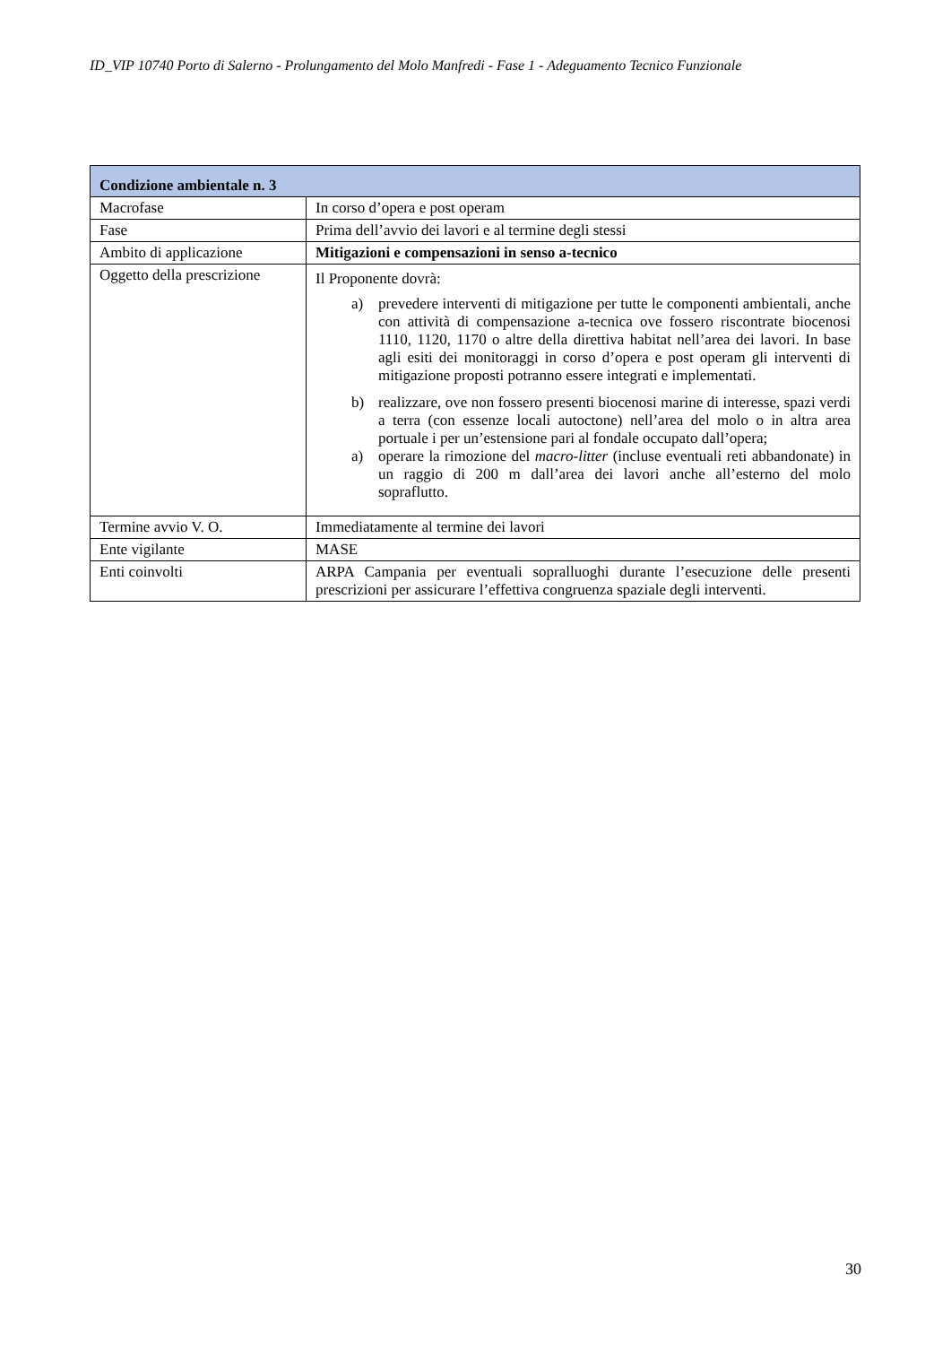ID_VIP 10740 Porto di Salerno - Prolungamento del Molo Manfredi - Fase 1 - Adeguamento Tecnico Funzionale
| Condizione ambientale n. 3 | |
| --- | --- |
| Macrofase | In corso d’opera e post operam |
| Fase | Prima dell’avvio dei lavori e al termine degli stessi |
| Ambito di applicazione | Mitigazioni e compensazioni in senso a-tecnico |
| Oggetto della prescrizione | Il Proponente dovrà: a) prevedere interventi di mitigazione per tutte le componenti ambientali, anche con attività di compensazione a-tecnica ove fossero riscontrate biocenosi 1110, 1120, 1170 o altre della direttiva habitat nell’area dei lavori. In base agli esiti dei monitoraggi in corso d’opera e post operam gli interventi di mitigazione proposti potranno essere integrati e implementati. b) realizzare, ove non fossero presenti biocenosi marine di interesse, spazi verdi a terra (con essenze locali autoctone) nell’area del molo o in altra area portuale i per un’estensione pari al fondale occupato dall’opera; a) operare la rimozione del macro-litter (incluse eventuali reti abbandonate) in un raggio di 200 m dall’area dei lavori anche all’esterno del molo sopraflutto. |
| Termine avvio V. O. | Immediatamente al termine dei lavori |
| Ente vigilante | MASE |
| Enti coinvolti | ARPA Campania per eventuali sopralluoghi durante l’esecuzione delle presenti prescrizioni per assicurare l’effettiva congruenza spaziale degli interventi. |
30